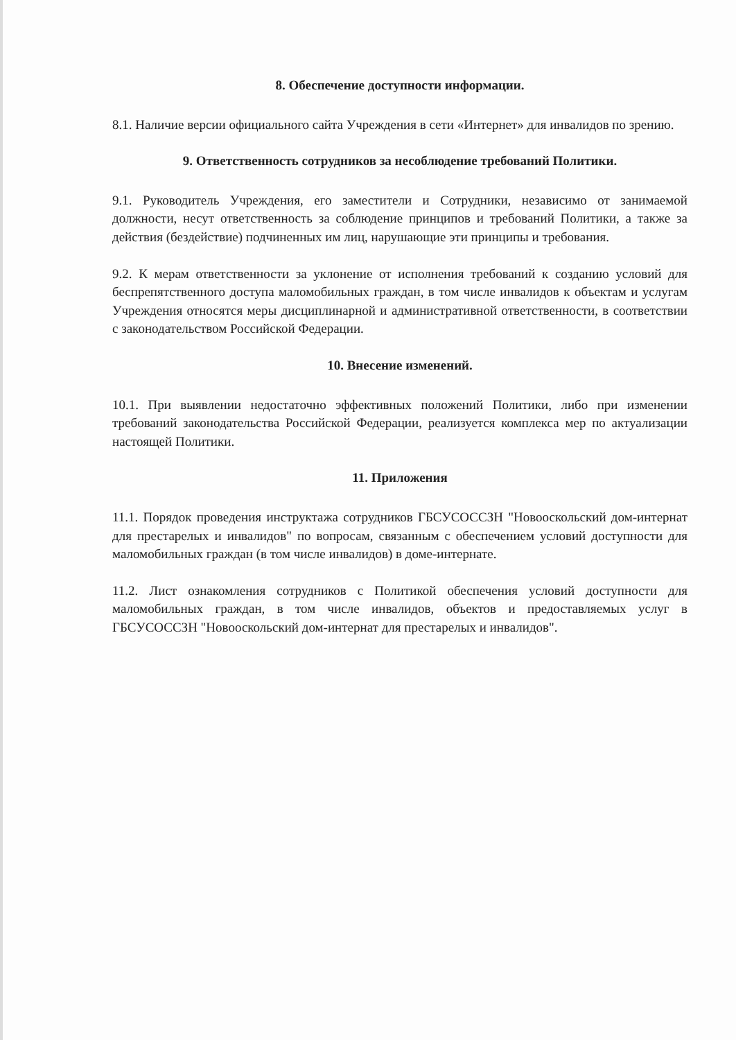8. Обеспечение доступности информации.
8.1. Наличие версии официального сайта Учреждения в сети «Интернет» для инвалидов по зрению.
9. Ответственность сотрудников за несоблюдение требований Политики.
9.1. Руководитель Учреждения, его заместители и Сотрудники, независимо от занимаемой должности, несут ответственность за соблюдение принципов и требований Политики, а также за действия (бездействие) подчиненных им лиц, нарушающие эти принципы и требования.
9.2. К мерам ответственности за уклонение от исполнения требований к созданию условий для беспрепятственного доступа маломобильных граждан, в том числе инвалидов к объектам и услугам Учреждения относятся меры дисциплинарной и административной ответственности, в соответствии с законодательством Российской Федерации.
10. Внесение изменений.
10.1. При выявлении недостаточно эффективных положений Политики, либо при изменении требований законодательства Российской Федерации, реализуется комплекса мер по актуализации настоящей Политики.
11. Приложения
11.1. Порядок проведения инструктажа сотрудников ГБСУСОССЗН "Новооскольский дом-интернат для престарелых и инвалидов" по вопросам, связанным с обеспечением условий доступности для маломобильных граждан (в том числе инвалидов) в доме-интернате.
11.2. Лист ознакомления сотрудников с Политикой обеспечения условий доступности для маломобильных граждан, в том числе инвалидов, объектов и предоставляемых услуг в ГБСУСОССЗН "Новооскольский дом-интернат для престарелых и инвалидов".